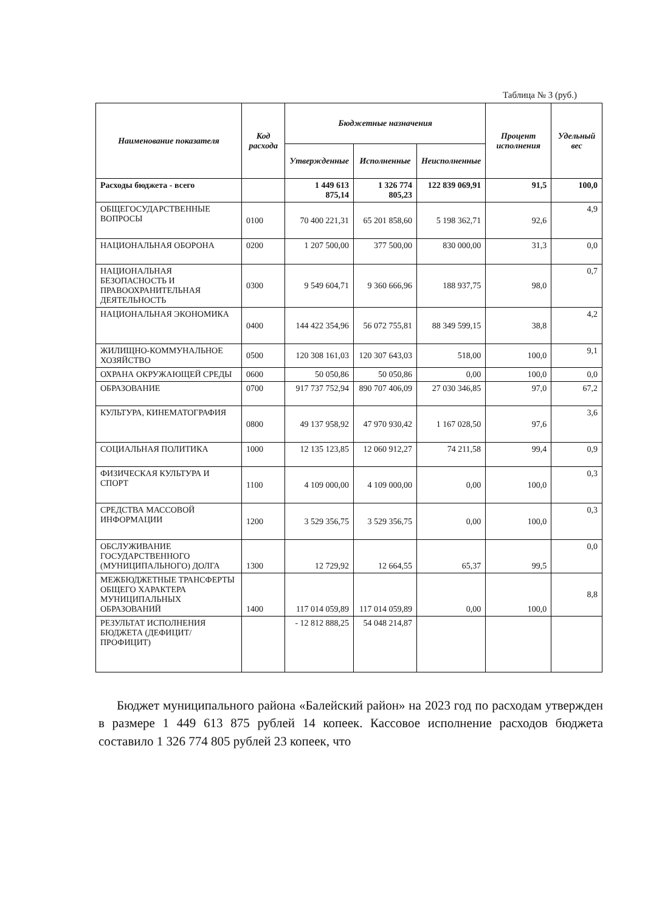Таблица № 3 (руб.)
| Наименование показателя | Код расхода | Бюджетные назначения | | | Процент исполнения | Удельный вес |
| --- | --- | --- | --- | --- | --- | --- |
| | | Утвержденные | Исполненные | Неисполненные | | |
| Расходы бюджета - всего | | 1 449 613 875,14 | 1 326 774 805,23 | 122 839 069,91 | 91,5 | 100,0 |
| ОБЩЕГОСУДАРСТВЕННЫЕ ВОПРОСЫ | 0100 | 70 400 221,31 | 65 201 858,60 | 5 198 362,71 | 92,6 | 4,9 |
| НАЦИОНАЛЬНАЯ ОБОРОНА | 0200 | 1 207 500,00 | 377 500,00 | 830 000,00 | 31,3 | 0,0 |
| НАЦИОНАЛЬНАЯ БЕЗОПАСНОСТЬ И ПРАВООХРАНИТЕЛЬНАЯ ДЕЯТЕЛЬНОСТЬ | 0300 | 9 549 604,71 | 9 360 666,96 | 188 937,75 | 98,0 | 0,7 |
| НАЦИОНАЛЬНАЯ ЭКОНОМИКА | 0400 | 144 422 354,96 | 56 072 755,81 | 88 349 599,15 | 38,8 | 4,2 |
| ЖИЛИЩНО-КОММУНАЛЬНОЕ ХОЗЯЙСТВО | 0500 | 120 308 161,03 | 120 307 643,03 | 518,00 | 100,0 | 9,1 |
| ОХРАНА ОКРУЖАЮЩЕЙ СРЕДЫ | 0600 | 50 050,86 | 50 050,86 | 0,00 | 100,0 | 0,0 |
| ОБРАЗОВАНИЕ | 0700 | 917 737 752,94 | 890 707 406,09 | 27 030 346,85 | 97,0 | 67,2 |
| КУЛЬТУРА, КИНЕМАТОГРАФИЯ | 0800 | 49 137 958,92 | 47 970 930,42 | 1 167 028,50 | 97,6 | 3,6 |
| СОЦИАЛЬНАЯ ПОЛИТИКА | 1000 | 12 135 123,85 | 12 060 912,27 | 74 211,58 | 99,4 | 0,9 |
| ФИЗИЧЕСКАЯ КУЛЬТУРА И СПОРТ | 1100 | 4 109 000,00 | 4 109 000,00 | 0,00 | 100,0 | 0,3 |
| СРЕДСТВА МАССОВОЙ ИНФОРМАЦИИ | 1200 | 3 529 356,75 | 3 529 356,75 | 0,00 | 100,0 | 0,3 |
| ОБСЛУЖИВАНИЕ ГОСУДАРСТВЕННОГО (МУНИЦИПАЛЬНОГО) ДОЛГА | 1300 | 12 729,92 | 12 664,55 | 65,37 | 99,5 | 0,0 |
| МЕЖБЮДЖЕТНЫЕ ТРАНСФЕРТЫ ОБЩЕГО ХАРАКТЕРА МУНИЦИПАЛЬНЫХ ОБРАЗОВАНИЙ | 1400 | 117 014 059,89 | 117 014 059,89 | 0,00 | 100,0 | 8,8 |
| РЕЗУЛЬТАТ ИСПОЛНЕНИЯ БЮДЖЕТА (ДЕФИЦИТ/ПРОФИЦИТ) | | - 12 812 888,25 | 54 048 214,87 | | | |
Бюджет муниципального района «Балейский район» на 2023 год по расходам утвержден в размере 1 449 613 875 рублей 14 копеек. Кассовое исполнение расходов бюджета составило 1 326 774 805 рублей 23 копеек, что